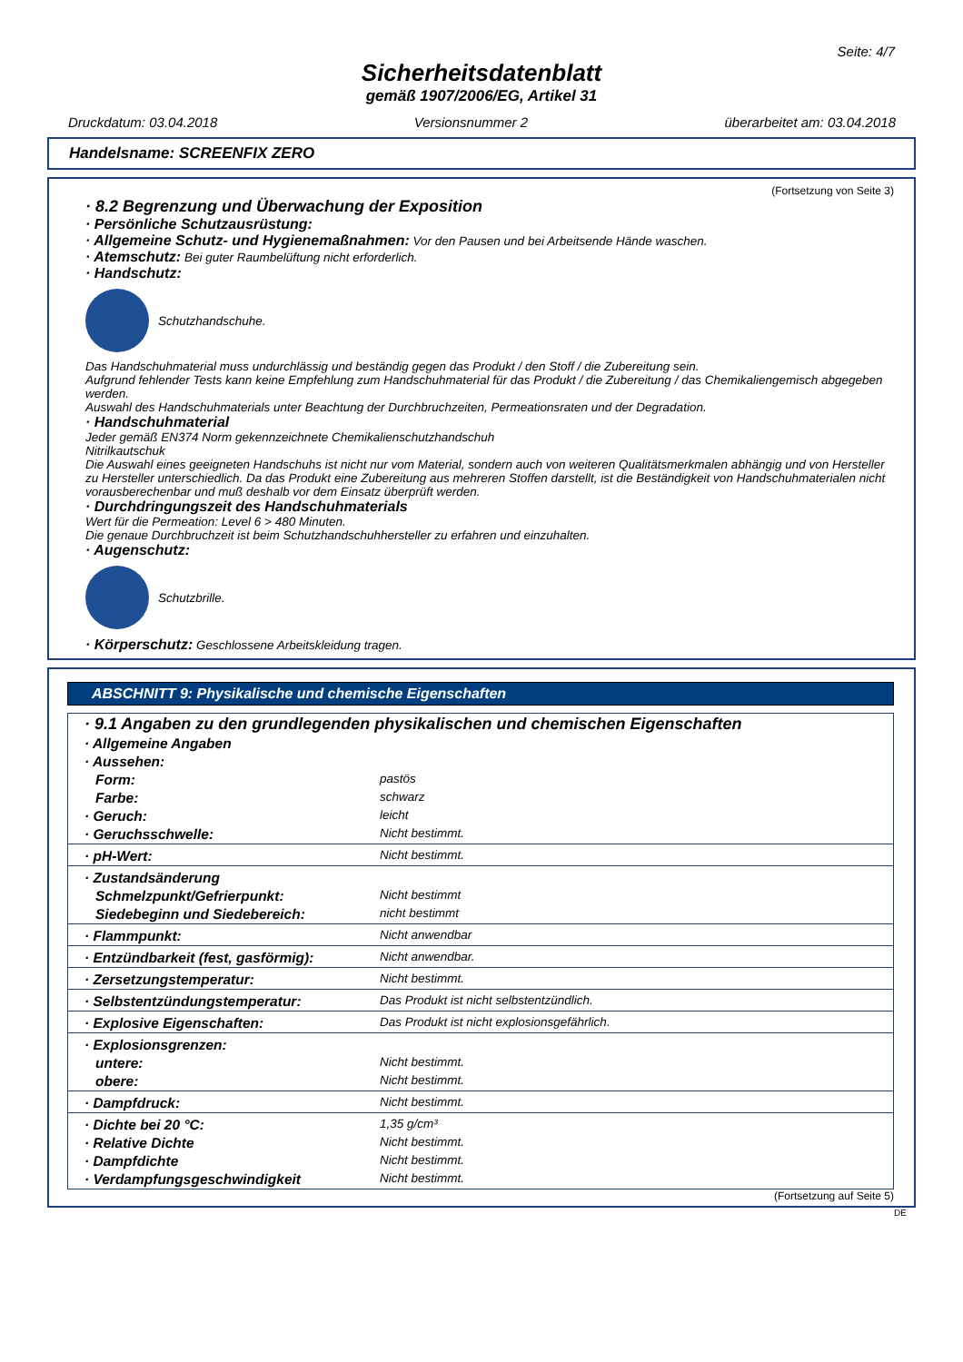Seite: 4/7
Sicherheitsdatenblatt
gemäß 1907/2006/EG, Artikel 31
Druckdatum: 03.04.2018 Versionsnummer 2 überarbeitet am: 03.04.2018
Handelsname: SCREENFIX ZERO
(Fortsetzung von Seite 3)
· 8.2 Begrenzung und Überwachung der Exposition
· Persönliche Schutzausrüstung:
· Allgemeine Schutz- und Hygienemaßnahmen: Vor den Pausen und bei Arbeitsende Hände waschen.
· Atemschutz: Bei guter Raumbelüftung nicht erforderlich.
· Handschutz:
Schutzhandschuhe.
Das Handschuhmaterial muss undurchlässig und beständig gegen das Produkt / den Stoff / die Zubereitung sein.
Aufgrund fehlender Tests kann keine Empfehlung zum Handschuhmaterial für das Produkt / die Zubereitung / das Chemikaliengemisch abgegeben werden.
Auswahl des Handschuhmaterials unter Beachtung der Durchbruchzeiten, Permeationsraten und der Degradation.
· Handschuhmaterial
Jeder gemäß EN374 Norm gekennzeichnete Chemikalienschutzhandschuh
Nitrilkautschuk
Die Auswahl eines geeigneten Handschuhs ist nicht nur vom Material, sondern auch von weiteren Qualitätsmerkmalen abhängig und von Hersteller zu Hersteller unterschiedlich. Da das Produkt eine Zubereitung aus mehreren Stoffen darstellt, ist die Beständigkeit von Handschuhmaterialen nicht vorausberechenbar und muß deshalb vor dem Einsatz überprüft werden.
· Durchdringungszeit des Handschuhmaterials
Wert für die Permeation: Level 6 > 480 Minuten.
Die genaue Durchbruchzeit ist beim Schutzhandschuhhersteller zu erfahren und einzuhalten.
· Augenschutz:
Schutzbrille.
· Körperschutz: Geschlossene Arbeitskleidung tragen.
ABSCHNITT 9: Physikalische und chemische Eigenschaften
| · 9.1 Angaben zu den grundlegenden physikalischen und chemischen Eigenschaften | |
| · Allgemeine Angaben | |
| · Aussehen: | |
| Form: | pastös |
| Farbe: | schwarz |
| · Geruch: | leicht |
| · Geruchsschwelle: | Nicht bestimmt. |
| · pH-Wert: | Nicht bestimmt. |
| · Zustandsänderung | |
| Schmelzpunkt/Gefrierpunkt: | Nicht bestimmt |
| Siedebeginn und Siedebereich: | nicht bestimmt |
| · Flammpunkt: | Nicht anwendbar |
| · Entzündbarkeit (fest, gasförmig): | Nicht anwendbar. |
| · Zersetzungstemperatur: | Nicht bestimmt. |
| · Selbstentzündungstemperatur: | Das Produkt ist nicht selbstentzündlich. |
| · Explosive Eigenschaften: | Das Produkt ist nicht explosionsgefährlich. |
| · Explosionsgrenzen: | |
| untere: | Nicht bestimmt. |
| obere: | Nicht bestimmt. |
| · Dampfdruck: | Nicht bestimmt. |
| · Dichte bei 20 °C: | 1,35 g/cm³ |
| · Relative Dichte | Nicht bestimmt. |
| · Dampfdichte | Nicht bestimmt. |
| · Verdampfungsgeschwindigkeit | Nicht bestimmt. |
(Fortsetzung auf Seite 5)
DE